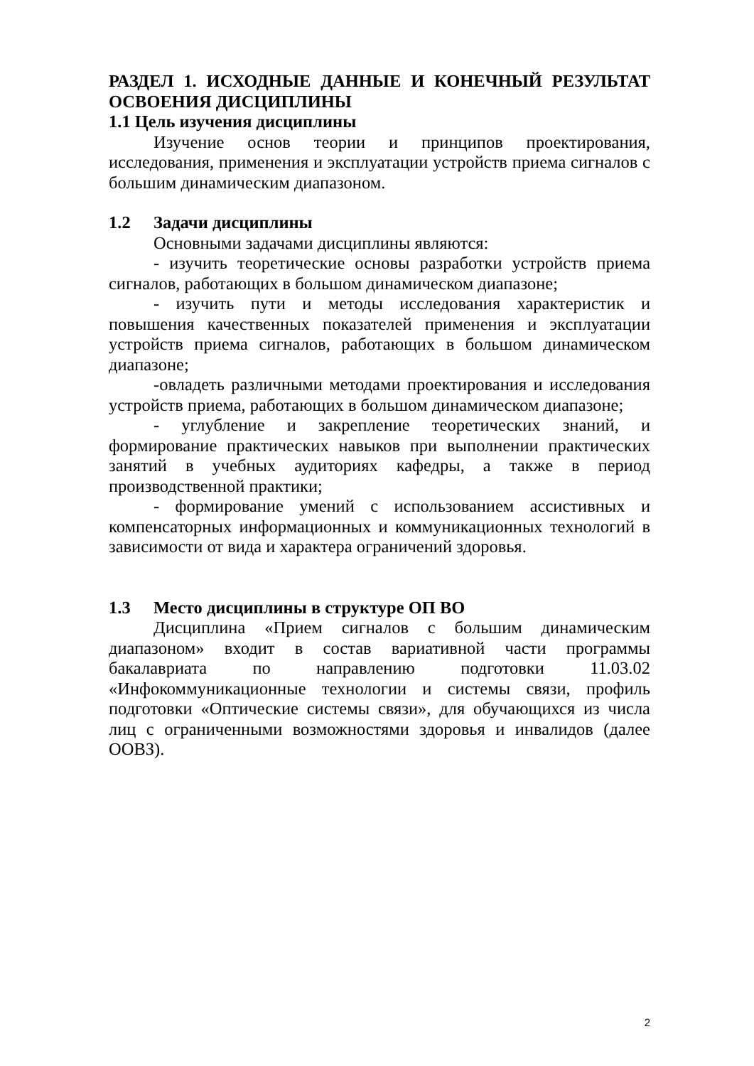РАЗДЕЛ 1. ИСХОДНЫЕ ДАННЫЕ И КОНЕЧНЫЙ РЕЗУЛЬТАТ ОСВОЕНИЯ ДИСЦИПЛИНЫ
1.1 Цель изучения дисциплины
Изучение основ теории и принципов проектирования, исследования, применения и эксплуатации устройств приема сигналов с большим динамическим диапазоном.
1.2 Задачи дисциплины
Основными задачами дисциплины являются:
- изучить теоретические основы разработки устройств приема сигналов, работающих в большом динамическом диапазоне;
- изучить пути и методы исследования характеристик и повышения качественных показателей применения и эксплуатации устройств приема сигналов, работающих в большом динамическом диапазоне;
-овладеть различными методами проектирования и исследования устройств приема, работающих в большом динамическом диапазоне;
- углубление и закрепление теоретических знаний, и формирование практических навыков при выполнении практических занятий в учебных аудиториях кафедры, а также в период производственной практики;
- формирование умений с использованием ассистивных и компенсаторных информационных и коммуникационных технологий в зависимости от вида и характера ограничений здоровья.
1.3 Место дисциплины в структуре ОП ВО
Дисциплина «Прием сигналов с большим динамическим диапазоном» входит в состав вариативной части программы бакалавриата по направлению подготовки 11.03.02 «Инфокоммуникационные технологии и системы связи, профиль подготовки «Оптические системы связи», для обучающихся из числа лиц с ограниченными возможностями здоровья и инвалидов (далее ООВЗ).
2